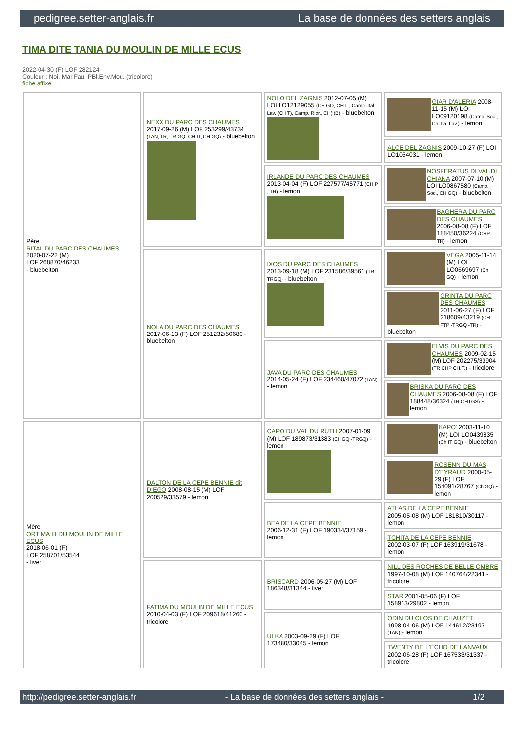pedigree.setter-anglais.fr La base de données des setters anglais
TIMA DITE TANIA DU MOULIN DE MILLE ECUS
2022-04-30 (F) LOF 282124
Couleur : Noi. Mar.Fau. PBl.Env.Mou. (tricolore)
fiche affixe
| Père RITAL DU PARC DES CHAUMES 2020-07-22 (M) LOF 268870/46233 - bluebelton | NEXX DU PARC DES CHAUMES 2017-09-26 (M) LOF 253299/43734 (TAN, TR, TR GQ, CH IT, CH GQ) - bluebelton | NOLO DEL ZAGNIS 2012-07-05 (M) LOI LO12129055 (CH GQ, CH IT, Camp. Ital. Lav. (CH T), Camp. Ripr., CH(I)B) - bluebelton | GIAR D'ALERIA 2008-11-15 (M) LOI LO09120198 (Camp. Soc., Ch. Ita. Lav.) - lemon |
| | | | ALCE DEL ZAGNIS 2009-10-27 (F) LOI LO1054031 - lemon |
| | | IRLANDE DU PARC DES CHAUMES 2013-04-04 (F) LOF 227577/45771 (CH P , TR) - lemon | NOSFERATUS DI VAL DI CHIANA 2007-07-10 (M) LOI LO0867580 (Camp. Soc., CH GQ) - bluebelton |
| | | | BAGHERA DU PARC DES CHAUMES 2006-08-08 (F) LOF 188450/36224 (CHP TR) - lemon |
| | NOLA DU PARC DES CHAUMES 2017-06-13 (F) LOF 251232/50680 - bluebelton | IXOS DU PARC DES CHAUMES 2013-09-18 (M) LOF 231586/39561 (TR TRGQ) - bluebelton | VEGA 2005-11-14 (M) LOI LO0669697 (Ch GQ) - lemon |
| | | | GRINTA DU PARC DES CHAUMES 2011-06-27 (F) LOF 218609/43219 (CH-FTP -TRGQ -TR) - bluebelton |
| | | JAVA DU PARC DES CHAUMES 2014-05-24 (F) LOF 234460/47072 (TAN) - lemon | ELVIS DU PARC DES CHAUMES 2009-02-15 (M) LOF 202275/33904 (TR CHP CH.T.) - tricolore |
| | | | BRISKA DU PARC DES CHAUMES 2006-08-08 (F) LOF 188448/36324 (TR CHTGS) - lemon |
| Mère ORTIMA III DU MOULIN DE MILLE ECUS 2018-06-01 (F) LOF 258701/53544 - liver | DALTON DE LA CEPE BENNIE dit DIEGO 2008-08-15 (M) LOF 200529/33579 - lemon | CAPO DU VAL DU RUTH 2007-01-09 (M) LOF 189873/31383 (CHGQ -TRGQ) - lemon | KAPO' 2003-11-10 (M) LOI LO0439835 (Ch IT GQ) - bluebelton |
| | | | ROSENN DU MAS D'EYRAUD 2000-05-29 (F) LOF 154091/28767 (Ch GQ) - lemon |
| | | BEA DE LA CEPE BENNIE 2006-12-31 (F) LOF 190334/37159 - lemon | ATLAS DE LA CEPE BENNIE 2005-05-08 (M) LOF 181810/30117 - lemon |
| | | | TCHITA DE LA CEPE BENNIE 2002-03-07 (F) LOF 163919/31678 - lemon |
| | FATIMA DU MOULIN DE MILLE ECUS 2010-04-03 (F) LOF 209618/41260 - tricolore | BRISCARD 2006-05-27 (M) LOF 186348/31344 - liver | NILL DES ROCHES DE BELLE OMBRE 1997-10-08 (M) LOF 140764/22341 - tricolore |
| | | | STAR 2001-05-06 (F) LOF 158913/29802 - lemon |
| | | ULKA 2003-09-29 (F) LOF 173480/33045 - lemon | ODIN DU CLOS DE CHAUZET 1998-04-06 (M) LOF 144612/23197 (TAN) - lemon |
| | | | TWENTY DE L'ECHO DE LANVAUX 2002-06-28 (F) LOF 167533/31337 - tricolore |
http://pedigree.setter-anglais.fr - La base de données des setters anglais - 1/2